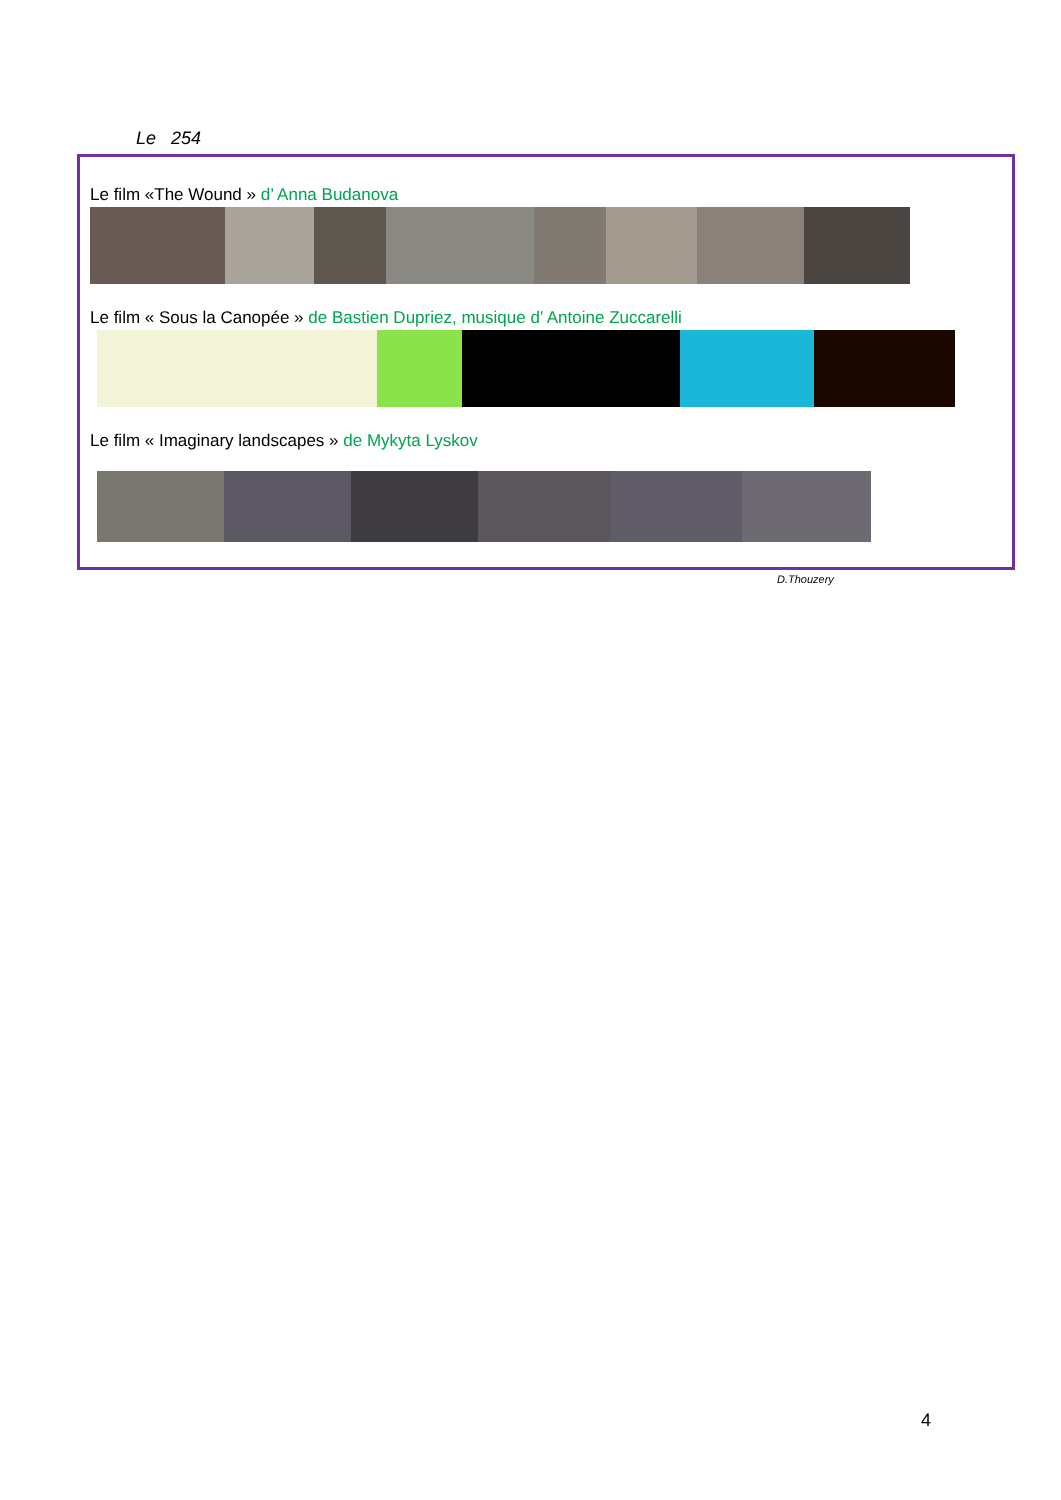Le 254
Le film «The Wound » d’ Anna Budanova
Le film « Sous la Canopée » de Bastien Dupriez, musique d’ Antoine Zuccarelli
Le film « Imaginary landscapes » de Mykyta Lyskov
D.Thouzery
4